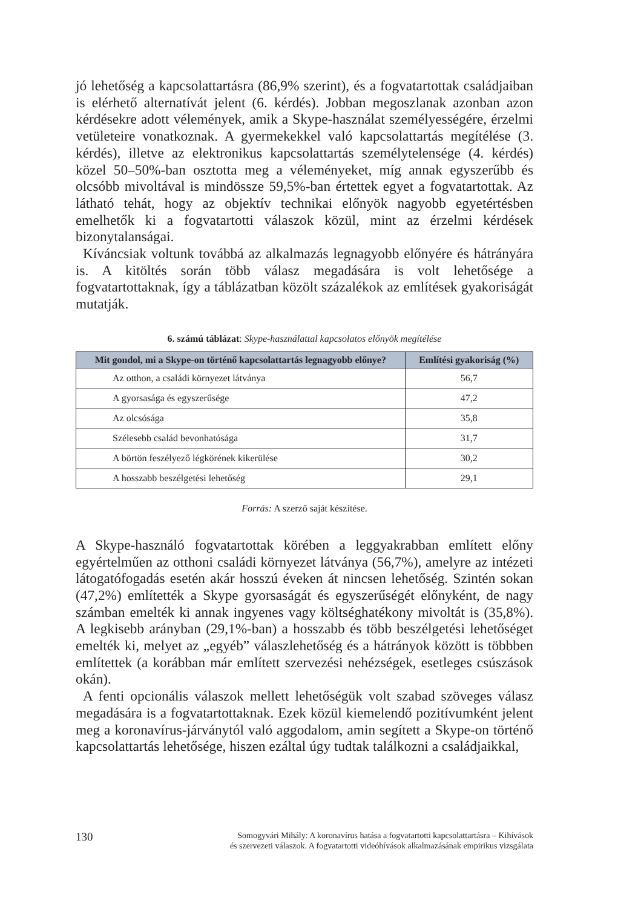jó lehetőség a kapcsolattartásra (86,9% szerint), és a fogvatartottak családjaiban is elérhető alternatívát jelent (6. kérdés). Jobban megoszlanak azonban azon kérdésekre adott vélemények, amik a Skype-használat személyességére, érzelmi vetületeire vonatkoznak. A gyermekekkel való kapcsolattartás megítélése (3. kérdés), illetve az elektronikus kapcsolattartás személytelensége (4. kérdés) közel 50–50%-ban osztotta meg a véleményeket, míg annak egyszerűbb és olcsóbb mivoltával is mindössze 59,5%-ban értettek egyet a fogvatartottak. Az látható tehát, hogy az objektív technikai előnyök nagyobb egyetértésben emelhetők ki a fogvatartotti válaszok közül, mint az érzelmi kérdések bizonytalanságai.
Kíváncsiak voltunk továbbá az alkalmazás legnagyobb előnyére és hátrányára is. A kitöltés során több válasz megadására is volt lehetősége a fogvatartottaknak, így a táblázatban közölt százalékok az említések gyakoriságát mutatják.
6. számú táblázat: Skype-használattal kapcsolatos előnyök megítélése
| Mit gondol, mi a Skype-on történő kapcsolattartás legnagyobb előnye? | Említési gyakoriság (%) |
| --- | --- |
| Az otthon, a családi környezet látványa | 56,7 |
| A gyorsasága és egyszerűsége | 47,2 |
| Az olcsósága | 35,8 |
| Szélesebb család bevonhatósága | 31,7 |
| A börtön feszélyező légkörének kikerülése | 30,2 |
| A hosszabb beszélgetési lehetőség | 29,1 |
Forrás: A szerző saját készítése.
A Skype-használó fogvatartottak körében a leggyakrabban említett előny egyértelműen az otthoni családi környezet látványa (56,7%), amelyre az intézeti látogatófogadás esetén akár hosszú éveken át nincsen lehetőség. Szintén sokan (47,2%) említették a Skype gyorsaságát és egyszerűségét előnyként, de nagy számban emelték ki annak ingyenes vagy költséghatékony mivoltát is (35,8%). A legkisebb arányban (29,1%-ban) a hosszabb és több beszélgetési lehetőséget emelték ki, melyet az „egyéb” válaszlehetőség és a hátrányok között is többben említettek (a korábban már említett szervezési nehézségek, esetleges csúszások okán).
A fenti opcionális válaszok mellett lehetőségük volt szabad szöveges válasz megadására is a fogvatartottaknak. Ezek közül kiemelendő pozitívumként jelent meg a koronavírus-járványtól való aggodalom, amin segített a Skype-on történő kapcsolattartás lehetősége, hiszen ezáltal úgy tudtak találkozni a családjaikkal,
130 Somogyvári Mihály: A koronavírus hatása a fogvatartotti kapcsolattartásra – Kihívások
és szervezeti válaszok. A fogvatartotti videóhívások alkalmazásának empirikus vizsgálata